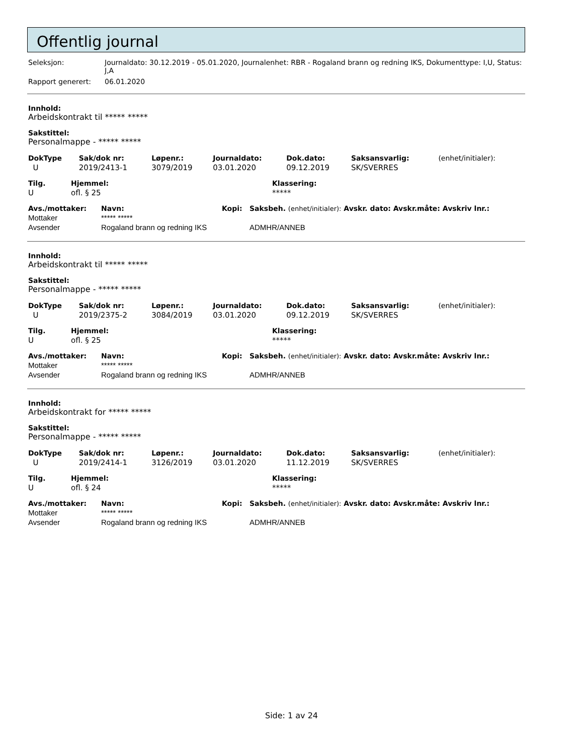Offentlig journal
| Seleksjon: | Journaldato: 30.12.2019 - 05.01.2020, Journalenhet: RBR - Rogaland brann og redning IKS, Dokumenttype: I,U, Status: J,A |
| Rapport generert: | 06.01.2020 |
Innhold:
Arbeidskontrakt til ***** *****
Sakstittel:
Personalmappe - ***** *****
| DokType | Sak/dok nr: | Løpenr.: | Journaldato: | Dok.dato: | Saksansvarlig: | (enhet/initialer): |
| --- | --- | --- | --- | --- | --- | --- |
| U | 2019/2413-1 | 3079/2019 | 03.01.2020 | 09.12.2019 | SK/SVERRES | |
| Tilg. | Hjemmel: | Klassering: |
| --- | --- | --- |
| U | ofl. § 25 | ***** |
| Avs./mottaker: | Navn: | Kopi: | Saksbeh. (enhet/initialer): Avskr. dato: Avskr.måte: Avskriv lnr.: |
| --- | --- | --- | --- |
| Mottaker | ***** ***** | | |
| Avsender | Rogaland brann og redning IKS | | ADMHR/ANNEB |
Innhold:
Arbeidskontrakt til ***** *****
Sakstittel:
Personalmappe - ***** *****
| DokType | Sak/dok nr: | Løpenr.: | Journaldato: | Dok.dato: | Saksansvarlig: | (enhet/initialer): |
| --- | --- | --- | --- | --- | --- | --- |
| U | 2019/2375-2 | 3084/2019 | 03.01.2020 | 09.12.2019 | SK/SVERRES | |
| Tilg. | Hjemmel: | Klassering: |
| --- | --- | --- |
| U | ofl. § 25 | ***** |
| Avs./mottaker: | Navn: | Kopi: | Saksbeh. (enhet/initialer): Avskr. dato: Avskr.måte: Avskriv lnr.: |
| --- | --- | --- | --- |
| Mottaker | ***** ***** | | |
| Avsender | Rogaland brann og redning IKS | | ADMHR/ANNEB |
Innhold:
Arbeidskontrakt for ***** *****
Sakstittel:
Personalmappe - ***** *****
| DokType | Sak/dok nr: | Løpenr.: | Journaldato: | Dok.dato: | Saksansvarlig: | (enhet/initialer): |
| --- | --- | --- | --- | --- | --- | --- |
| U | 2019/2414-1 | 3126/2019 | 03.01.2020 | 11.12.2019 | SK/SVERRES | |
| Tilg. | Hjemmel: | Klassering: |
| --- | --- | --- |
| U | ofl. § 24 | ***** |
| Avs./mottaker: | Navn: | Kopi: | Saksbeh. (enhet/initialer): Avskr. dato: Avskr.måte: Avskriv lnr.: |
| --- | --- | --- | --- |
| Mottaker | ***** ***** | | |
| Avsender | Rogaland brann og redning IKS | | ADMHR/ANNEB |
Side: 1 av 24